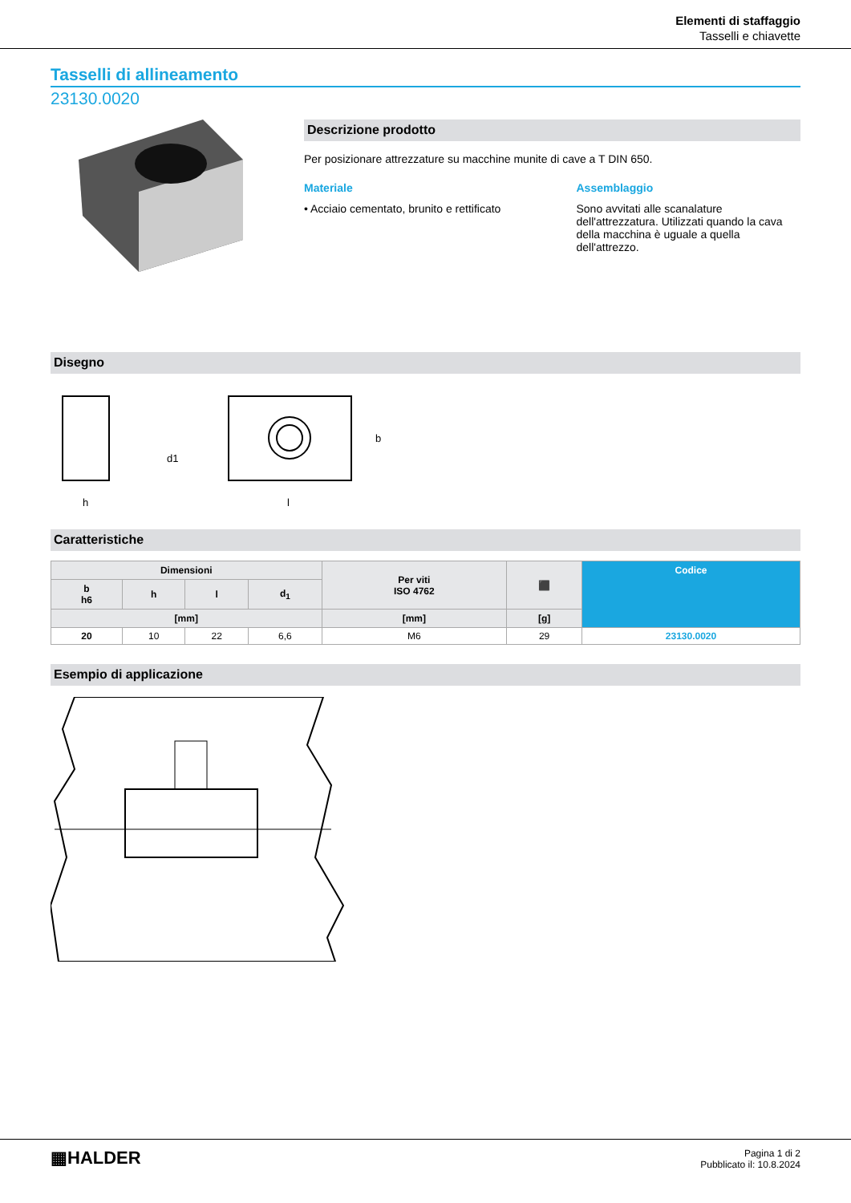Elementi di staffaggio
Tasselli e chiavette
Tasselli di allineamento
23130.0020
Descrizione prodotto
Per posizionare attrezzature su macchine munite di cave a T DIN 650.
Materiale
• Acciaio cementato, brunito e rettificato
Assemblaggio
Sono avvitati alle scanalature dell'attrezzatura. Utilizzati quando la cava della macchina è uguale a quella dell'attrezzo.
Disegno
h
d1
l
b
Caratteristiche
| Dimensioni | | | | Per viti ISO 4762 | ⬛ | Codice |
| --- | --- | --- | --- | --- | --- | --- |
| b h6 | h | l | d<sub>1</sub> | | | |
| [mm] | | | | [mm] | [g] | |
| 20 | 10 | 22 | 6,6 | M6 | 29 | 23130.0020 |
Esempio di applicazione
▦HALDER
Pagina 1 di 2
Pubblicato il: 10.8.2024